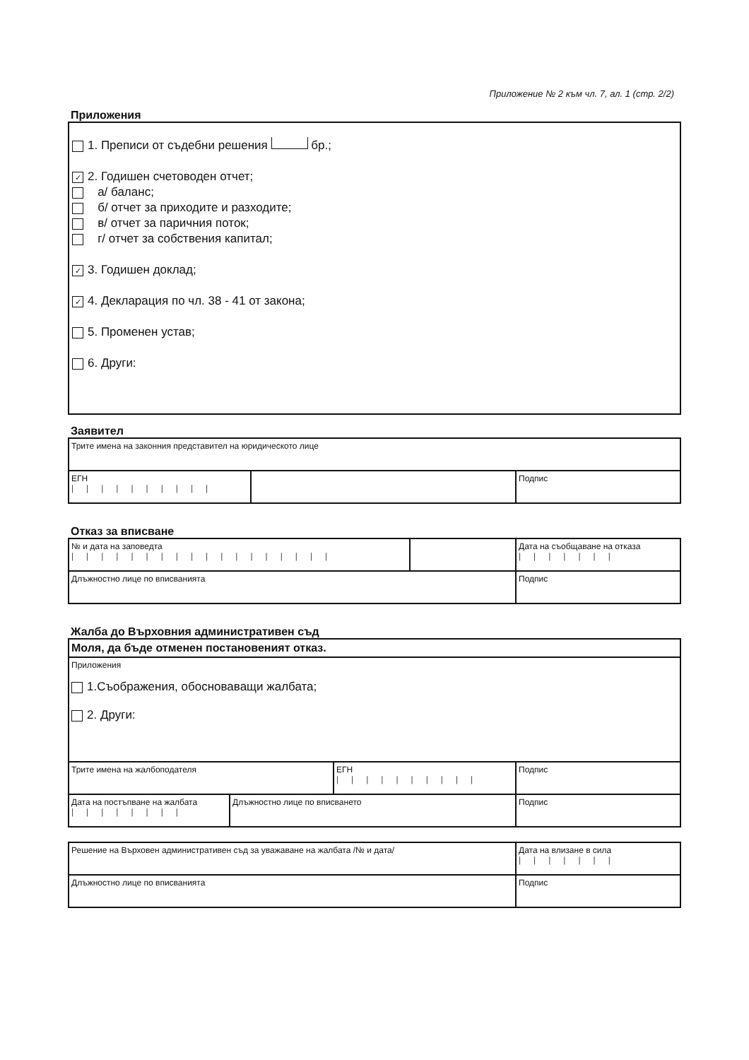Приложение № 2 към чл. 7, ал. 1 (стр. 2/2)
Приложения
1. Преписи от съдебни решения бр.;
✓ 2. Годишен счетоводен отчет;
а/ баланс;
б/ отчет за приходите и разходите;
в/ отчет за паричния поток;
г/ отчет за собствения капитал;
✓ 3. Годишен доклад;
✓ 4. Декларация по чл. 38 - 41 от закона;
5. Променен устав;
6. Други:
Заявител
| Трите имена на законния представител на юридическото лице | | |
| ЕГН ////////// | | Подпис |
Отказ за вписване
| № и дата на заповедта ////////////////// | | Дата на съобщаване на отказа /////// |
| Длъжностно лице по вписванията | | Подпис |
Жалба до Върховния административен съд
| Моля, да бъде отменен постановеният отказ. | | | |
| Приложения 1.Съображения, обосноваващи жалбата; 2. Други: | | | |
| Трите имена на жалбоподателя | | ЕГН ////////// | Подпис |
| Дата на постъпване на жалбата //////// | Длъжностно лице по вписването | | Подпис |
| Решение на Върховен административен съд за уважаване на жалбата /№ и дата/ | Дата на влизане в сила /////// |
| Длъжностно лице по вписванията | Подпис |